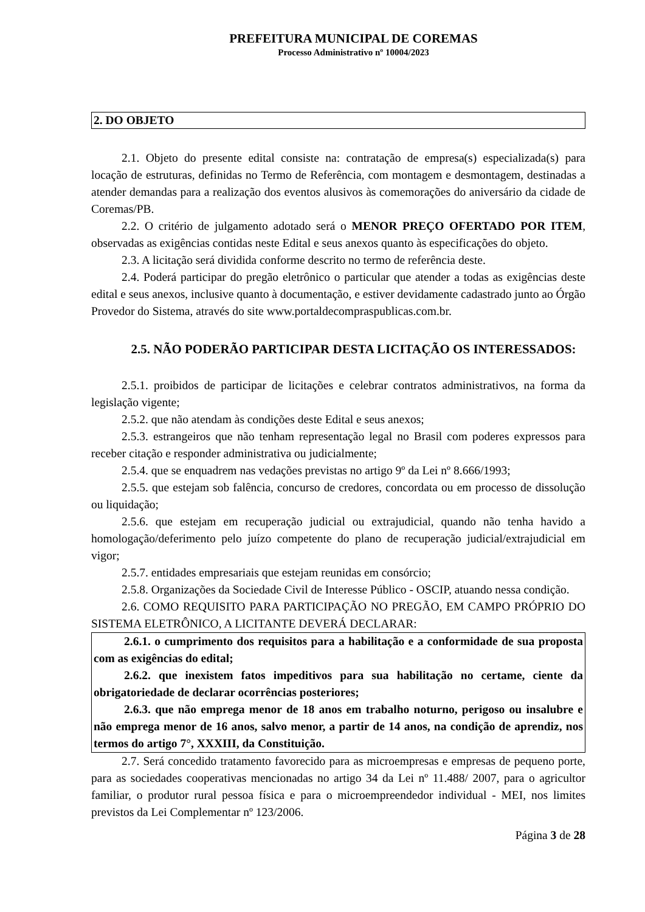PREFEITURA MUNICIPAL DE COREMAS
Processo Administrativo nº 10004/2023
2. DO OBJETO
2.1. Objeto do presente edital consiste na: contratação de empresa(s) especializada(s) para locação de estruturas, definidas no Termo de Referência, com montagem e desmontagem, destinadas a atender demandas para a realização dos eventos alusivos às comemorações do aniversário da cidade de Coremas/PB.
2.2. O critério de julgamento adotado será o MENOR PREÇO OFERTADO POR ITEM, observadas as exigências contidas neste Edital e seus anexos quanto às especificações do objeto.
2.3. A licitação será dividida conforme descrito no termo de referência deste.
2.4. Poderá participar do pregão eletrônico o particular que atender a todas as exigências deste edital e seus anexos, inclusive quanto à documentação, e estiver devidamente cadastrado junto ao Órgão Provedor do Sistema, através do site www.portaldecompraspublicas.com.br.
2.5. NÃO PODERÃO PARTICIPAR DESTA LICITAÇÃO OS INTERESSADOS:
2.5.1. proibidos de participar de licitações e celebrar contratos administrativos, na forma da legislação vigente;
2.5.2. que não atendam às condições deste Edital e seus anexos;
2.5.3. estrangeiros que não tenham representação legal no Brasil com poderes expressos para receber citação e responder administrativa ou judicialmente;
2.5.4. que se enquadrem nas vedações previstas no artigo 9º da Lei nº 8.666/1993;
2.5.5. que estejam sob falência, concurso de credores, concordata ou em processo de dissolução ou liquidação;
2.5.6. que estejam em recuperação judicial ou extrajudicial, quando não tenha havido a homologação/deferimento pelo juízo competente do plano de recuperação judicial/extrajudicial em vigor;
2.5.7. entidades empresariais que estejam reunidas em consórcio;
2.5.8. Organizações da Sociedade Civil de Interesse Público - OSCIP, atuando nessa condição.
2.6. COMO REQUISITO PARA PARTICIPAÇÃO NO PREGÃO, EM CAMPO PRÓPRIO DO SISTEMA ELETRÔNICO, A LICITANTE DEVERÁ DECLARAR:
2.6.1. o cumprimento dos requisitos para a habilitação e a conformidade de sua proposta com as exigências do edital;
2.6.2. que inexistem fatos impeditivos para sua habilitação no certame, ciente da obrigatoriedade de declarar ocorrências posteriores;
2.6.3. que não emprega menor de 18 anos em trabalho noturno, perigoso ou insalubre e não emprega menor de 16 anos, salvo menor, a partir de 14 anos, na condição de aprendiz, nos termos do artigo 7°, XXXIII, da Constituição.
2.7. Será concedido tratamento favorecido para as microempresas e empresas de pequeno porte, para as sociedades cooperativas mencionadas no artigo 34 da Lei nº 11.488/ 2007, para o agricultor familiar, o produtor rural pessoa física e para o microempreendedor individual - MEI, nos limites previstos da Lei Complementar nº 123/2006.
Página 3 de 28